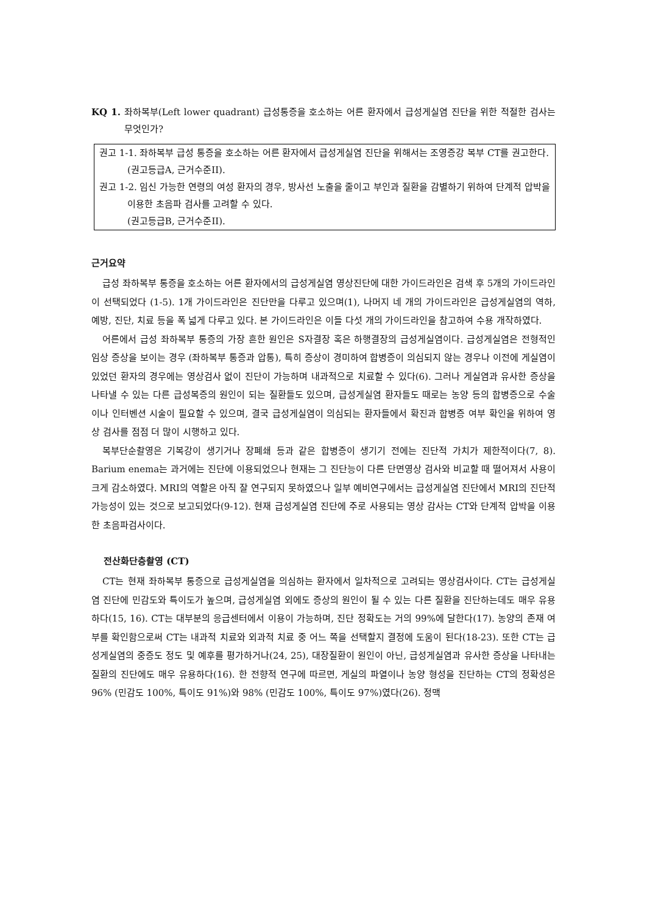KQ 1. 좌하복부(Left lower quadrant) 급성통증을 호소하는 어른 환자에서 급성게실염 진단을 위한 적절한 검사는 무엇인가?
권고 1-1. 좌하복부 급성 통증을 호소하는 어른 환자에서 급성게실염 진단을 위해서는 조영증강 복부 CT를 권고한다.
(권고등급A, 근거수준II).
권고 1-2. 임신 가능한 연령의 여성 환자의 경우, 방사선 노출을 줄이고 부인과 질환을 감별하기 위하여 단계적 압박을 이용한 초음파 검사를 고려할 수 있다.
(권고등급B, 근거수준II).
근거요약
급성 좌하복부 통증을 호소하는 어른 환자에서의 급성게실염 영상진단에 대한 가이드라인은 검색 후 5개의 가이드라인이 선택되었다 (1-5). 1개 가이드라인은 진단만을 다루고 있으며(1), 나머지 네 개의 가이드라인은 급성게실염의 역하, 예방, 진단, 치료 등을 폭 넓게 다루고 있다. 본 가이드라인은 이들 다섯 개의 가이드라인을 참고하여 수용 개작하였다.
어른에서 급성 좌하복부 통증의 가장 흔한 원인은 S자결장 혹은 하행결장의 급성게실염이다. 급성게실염은 전형적인 임상 증상을 보이는 경우 (좌하복부 통증과 압통), 특히 증상이 경미하여 합병증이 의심되지 않는 경우나 이전에 게실염이 있었던 환자의 경우에는 영상검사 없이 진단이 가능하며 내과적으로 치료할 수 있다(6). 그러나 게실염과 유사한 증상을 나타낼 수 있는 다른 급성복증의 원인이 되는 질환들도 있으며, 급성게실염 환자들도 때로는 농양 등의 합병증으로 수술이나 인터벤션 시술이 필요할 수 있으며, 결국 급성게실염이 의심되는 환자들에서 확진과 합병증 여부 확인을 위하여 영상 검사를 점점 더 많이 시행하고 있다.
복부단순촬영은 기복강이 생기거나 장폐쇄 등과 같은 합병증이 생기기 전에는 진단적 가치가 제한적이다(7, 8). Barium enema는 과거에는 진단에 이용되었으나 현재는 그 진단능이 다른 단면영상 검사와 비교할 때 떨어져서 사용이 크게 감소하였다. MRI의 역할은 아직 잘 연구되지 못하였으나 일부 예비연구에서는 급성게실염 진단에서 MRI의 진단적 가능성이 있는 것으로 보고되었다(9-12). 현재 급성게실염 진단에 주로 사용되는 영상 감사는 CT와 단계적 압박을 이용한 초음파검사이다.
전산화단층촬영 (CT)
CT는 현재 좌하복부 통증으로 급성게실염을 의심하는 환자에서 일차적으로 고려되는 영상검사이다. CT는 급성게실염 진단에 민감도와 특이도가 높으며, 급성게실염 외에도 증상의 원인이 될 수 있는 다른 질환을 진단하는데도 매우 유용하다(15, 16). CT는 대부분의 응급센터에서 이용이 가능하며, 진단 정확도는 거의 99%에 달한다(17). 농양의 존재 여부를 확인함으로써 CT는 내과적 치료와 외과적 치료 중 어느 쪽을 선택할지 결정에 도움이 된다(18-23). 또한 CT는 급성게실염의 중증도 정도 및 예후를 평가하거나(24, 25), 대장질환이 원인이 아닌, 급성게실염과 유사한 증상을 나타내는 질환의 진단에도 매우 유용하다(16). 한 전향적 연구에 따르면, 게실의 파열이나 농양 형성을 진단하는 CT의 정확성은 96% (민감도 100%, 특이도 91%)와 98% (민감도 100%, 특이도 97%)였다(26). 정맥